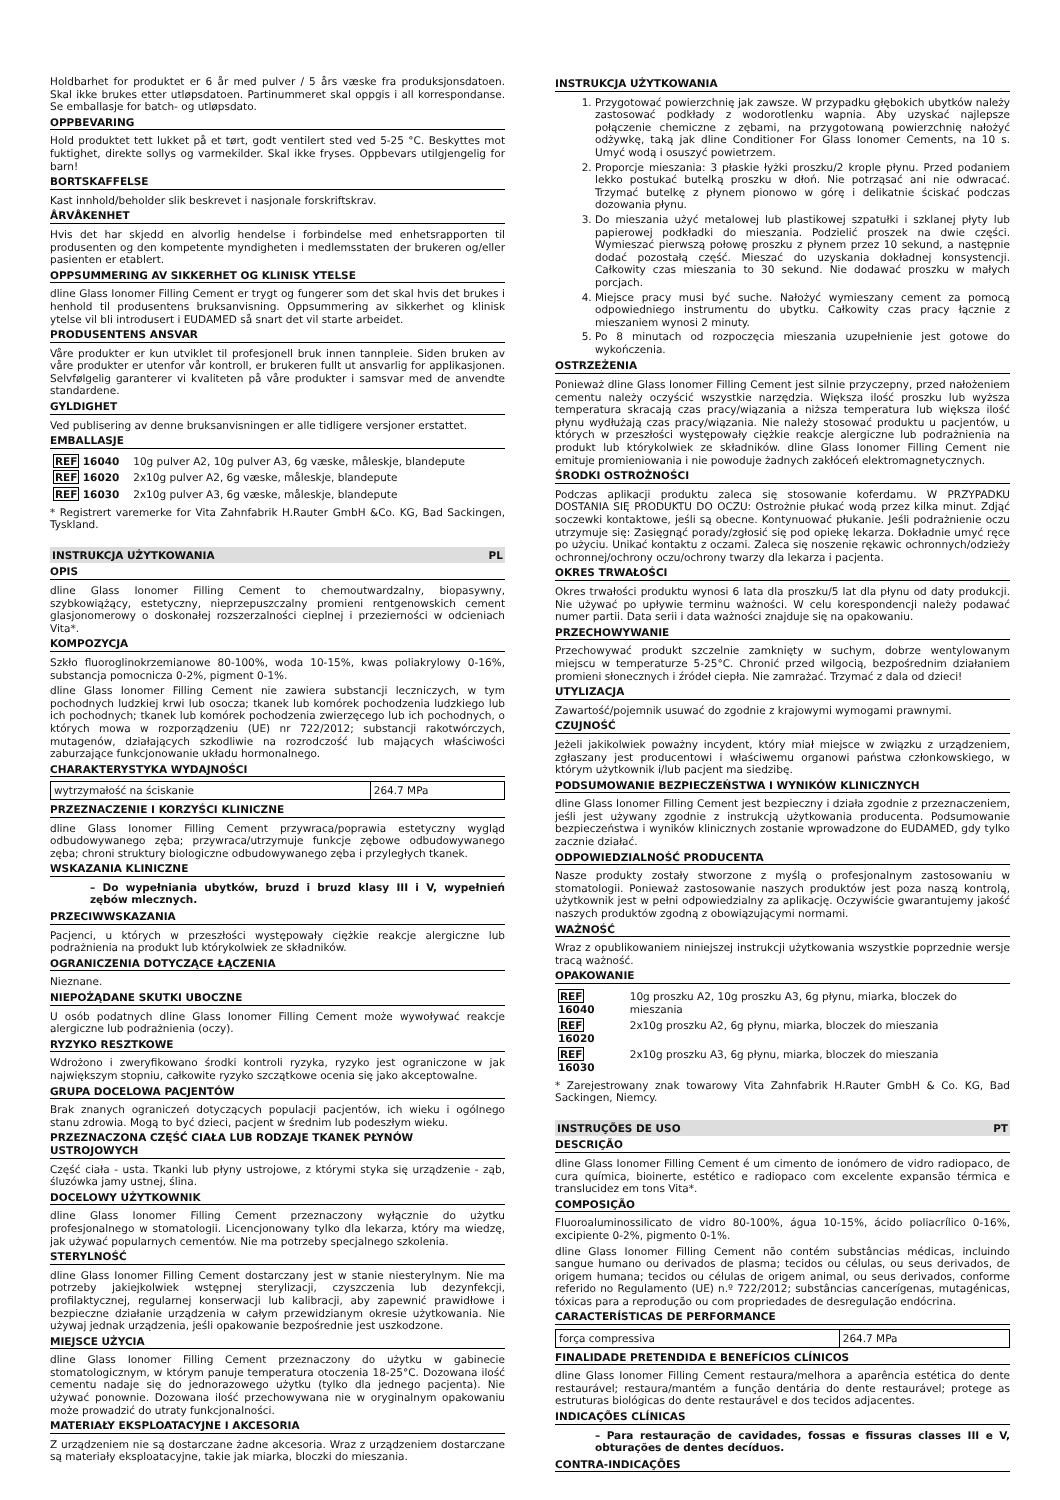Holdbarhet for produktet er 6 år med pulver / 5 års væske fra produksjonsdatoen. Skal ikke brukes etter utløpsdatoen. Partinummeret skal oppgis i all korrespondanse. Se emballasje for batch- og utløpsdato.
OPPBEVARING
Hold produktet tett lukket på et tørt, godt ventilert sted ved 5-25 °C. Beskyttes mot fuktighet, direkte sollys og varmekilder. Skal ikke fryses. Oppbevars utilgjengelig for barn!
BORTSKAFFELSE
Kast innhold/beholder slik beskrevet i nasjonale forskriftskrav.
ÅRVÅKENHET
Hvis det har skjedd en alvorlig hendelse i forbindelse med enhetsrapporten til produsenten og den kompetente myndigheten i medlemsstaten der brukeren og/eller pasienten er etablert.
OPPSUMMERING AV SIKKERHET OG KLINISK YTELSE
dline Glass Ionomer Filling Cement er trygt og fungerer som det skal hvis det brukes i henhold til produsentens bruksanvisning. Oppsummering av sikkerhet og klinisk ytelse vil bli introdusert i EUDAMED så snart det vil starte arbeidet.
PRODUSENTENS ANSVAR
Våre produkter er kun utviklet til profesjonell bruk innen tannpleie. Siden bruken av våre produkter er utenfor vår kontroll, er brukeren fullt ut ansvarlig for applikasjonen. Selvfølgelig garanterer vi kvaliteten på våre produkter i samsvar med de anvendte standardene.
GYLDIGHET
Ved publisering av denne bruksanvisningen er alle tidligere versjoner erstattet.
EMBALLASJE
| REF 16040 | 10g pulver A2, 10g pulver A3, 6g væske, måleskje, blandepute |
| REF 16020 | 2x10g pulver A2, 6g væske, måleskje, blandepute |
| REF 16030 | 2x10g pulver A3, 6g væske, måleskje, blandepute |
* Registrert varemerke for Vita Zahnfabrik H.Rauter GmbH &Co. KG, Bad Sackingen, Tyskland.
INSTRUKCJA UŻYTKOWANIA PL
OPIS
dline Glass Ionomer Filling Cement to chemoutwardzalny, biopasywny, szybkowiążący, estetyczny, nieprzepuszczalny promieni rentgenowskich cement glasjonomerowy o doskonałej rozszerzalności cieplnej i przezierności w odcieniach Vita*.
KOMPOZYCJA
Szkło fluoroglinokrzemianowe 80-100%, woda 10-15%, kwas poliakrylowy 0-16%, substancja pomocnicza 0-2%, pigment 0-1%.
dline Glass Ionomer Filling Cement nie zawiera substancji leczniczych, w tym pochodnych ludzkiej krwi lub osocza; tkanek lub komórek pochodzenia ludzkiego lub ich pochodnych; tkanek lub komórek pochodzenia zwierzęcego lub ich pochodnych, o których mowa w rozporządzeniu (UE) nr 722/2012; substancji rakotwórczych, mutagenów, działających szkodliwie na rozrodczość lub mających właściwości zaburzające funkcjonowanie układu hormonalnego.
CHARAKTERYSTYKA WYDAJNOŚCI
| wytrzymałość na ściskanie | 264.7 MPa |
PRZEZNACZENIE I KORZYŚCI KLINICZNE
dline Glass Ionomer Filling Cement przywraca/poprawia estetyczny wygląd odbudowywanego zęba; przywraca/utrzymuje funkcje zębowe odbudowywanego zęba; chroni struktury biologiczne odbudowywanego zęba i przyległych tkanek.
WSKAZANIA KLINICZNE
– Do wypełniania ubytków, bruzd i bruzd klasy III i V, wypełnień zębów mlecznych.
PRZECIWWSKAZANIA
Pacjenci, u których w przeszłości występowały ciężkie reakcje alergiczne lub podrażnienia na produkt lub którykolwiek ze składników.
OGRANICZENIA DOTYCZĄCE ŁĄCZENIA
Nieznane.
NIEPOŻĄDANE SKUTKI UBOCZNE
U osób podatnych dline Glass Ionomer Filling Cement może wywoływać reakcje alergiczne lub podrażnienia (oczy).
RYZYKO RESZTKOWE
Wdrożono i zweryfikowano środki kontroli ryzyka, ryzyko jest ograniczone w jak największym stopniu, całkowite ryzyko szczątkowe ocenia się jako akceptowalne.
GRUPA DOCELOWA PACJENTÓW
Brak znanych ograniczeń dotyczących populacji pacjentów, ich wieku i ogólnego stanu zdrowia. Mogą to być dzieci, pacjent w średnim lub podeszłym wieku.
PRZEZNACZONA CZĘŚĆ CIAŁA LUB RODZAJE TKANEK PŁYNÓW USTROJOWYCH
Część ciała - usta. Tkanki lub płyny ustrojowe, z którymi styka się urządzenie - ząb, śluzówka jamy ustnej, ślina.
DOCELOWY UŻYTKOWNIK
dline Glass Ionomer Filling Cement przeznaczony wyłącznie do użytku profesjonalnego w stomatologii. Licencjonowany tylko dla lekarza, który ma wiedzę, jak używać popularnych cementów. Nie ma potrzeby specjalnego szkolenia.
STERYLNOŚĆ
dline Glass Ionomer Filling Cement dostarczany jest w stanie niesterylnym. Nie ma potrzeby jakiejkolwiek wstępnej sterylizacji, czyszczenia lub dezynfekcji, profilaktycznej, regularnej konserwacji lub kalibracji, aby zapewnić prawidłowe i bezpieczne działanie urządzenia w całym przewidzianym okresie użytkowania. Nie używaj jednak urządzenia, jeśli opakowanie bezpośrednie jest uszkodzone.
MIEJSCE UŻYCIA
dline Glass Ionomer Filling Cement przeznaczony do użytku w gabinecie stomatologicznym, w którym panuje temperatura otoczenia 18-25°C. Dozowana ilość cementu nadaje się do jednorazowego użytku (tylko dla jednego pacjenta). Nie używać ponownie. Dozowana ilość przechowywana nie w oryginalnym opakowaniu może prowadzić do utraty funkcjonalności.
MATERIAŁY EKSPLOATACYJNE I AKCESORIA
Z urządzeniem nie są dostarczane żadne akcesoria. Wraz z urządzeniem dostarczane są materiały eksploatacyjne, takie jak miarka, bloczki do mieszania.
INSTRUKCJA UŻYTKOWANIA
1. Przygotować powierzchnię jak zawsze. W przypadku głębokich ubytków należy zastosować podkłady z wodorotlenku wapnia. Aby uzyskać najlepsze połączenie chemiczne z zębami, na przygotowaną powierzchnię nałożyć odżywkę, taką jak dline Conditioner For Glass Ionomer Cements, na 10 s. Umyć wodą i osuszyć powietrzem.
2. Proporcje mieszania: 3 płaskie łyżki proszku/2 krople płynu. Przed podaniem lekko postukać butelką proszku w dłoń. Nie potrząsać ani nie odwracać. Trzymać butelkę z płynem pionowo w górę i delikatnie ściskać podczas dozowania płynu.
3. Do mieszania użyć metalowej lub plastikowej szpatułki i szklanej płyty lub papierowej podkładki do mieszania. Podzielić proszek na dwie części. Wymieszać pierwszą połowę proszku z płynem przez 10 sekund, a następnie dodać pozostałą część. Mieszać do uzyskania dokładnej konsystencji. Całkowity czas mieszania to 30 sekund. Nie dodawać proszku w małych porcjach.
4. Miejsce pracy musi być suche. Nałożyć wymieszany cement za pomocą odpowiedniego instrumentu do ubytku. Całkowity czas pracy łącznie z mieszaniem wynosi 2 minuty.
5. Po 8 minutach od rozpoczęcia mieszania uzupełnienie jest gotowe do wykończenia.
OSTRZEŻENIA
Ponieważ dline Glass Ionomer Filling Cement jest silnie przyczepny, przed nałożeniem cementu należy oczyścić wszystkie narzędzia. Większa ilość proszku lub wyższa temperatura skracają czas pracy/wiązania a niższa temperatura lub większa ilość płynu wydłużają czas pracy/wiązania. Nie należy stosować produktu u pacjentów, u których w przeszłości występowały ciężkie reakcje alergiczne lub podrażnienia na produkt lub którykolwiek ze składników. dline Glass Ionomer Filling Cement nie emituje promieniowania i nie powoduje żadnych zakłóceń elektromagnetycznych.
ŚRODKI OSTROŻNOŚCI
Podczas aplikacji produktu zaleca się stosowanie koferdamu. W PRZYPADKU DOSTANIA SIĘ PRODUKTU DO OCZU: Ostrożnie płukać wodą przez kilka minut. Zdjąć soczewki kontaktowe, jeśli są obecne. Kontynuować płukanie. Jeśli podrażnienie oczu utrzymuje się: Zasięgnąć porady/zgłosić się pod opiekę lekarza. Dokładnie umyć ręce po użyciu. Unikać kontaktu z oczami. Zaleca się noszenie rękawic ochronnych/odzieży ochronnej/ochrony oczu/ochrony twarzy dla lekarza i pacjenta.
OKRES TRWAŁOŚCI
Okres trwałości produktu wynosi 6 lata dla proszku/5 lat dla płynu od daty produkcji. Nie używać po upływie terminu ważności. W celu korespondencji należy podawać numer partii. Data serii i data ważności znajduje się na opakowaniu.
PRZECHOWYWANIE
Przechowywać produkt szczelnie zamknięty w suchym, dobrze wentylowanym miejscu w temperaturze 5-25°C. Chronić przed wilgocią, bezpośrednim działaniem promieni słonecznych i źródeł ciepła. Nie zamrażać. Trzymać z dala od dzieci!
UTYLIZACJA
Zawartość/pojemnik usuwać do zgodnie z krajowymi wymogami prawnymi.
CZUJNOŚĆ
Jeżeli jakikolwiek poważny incydent, który miał miejsce w związku z urządzeniem, zgłaszany jest producentowi i właściwemu organowi państwa członkowskiego, w którym użytkownik i/lub pacjent ma siedzibę.
PODSUMOWANIE BEZPIECZEŃSTWA I WYNIKÓW KLINICZNYCH
dline Glass Ionomer Filling Cement jest bezpieczny i działa zgodnie z przeznaczeniem, jeśli jest używany zgodnie z instrukcją użytkowania producenta. Podsumowanie bezpieczeństwa i wyników klinicznych zostanie wprowadzone do EUDAMED, gdy tylko zacznie działać.
ODPOWIEDZIALNOŚĆ PRODUCENTA
Nasze produkty zostały stworzone z myślą o profesjonalnym zastosowaniu w stomatologii. Ponieważ zastosowanie naszych produktów jest poza naszą kontrolą, użytkownik jest w pełni odpowiedzialny za aplikację. Oczywiście gwarantujemy jakość naszych produktów zgodną z obowiązującymi normami.
WAŻNOŚĆ
Wraz z opublikowaniem niniejszej instrukcji użytkowania wszystkie poprzednie wersje tracą ważność.
OPAKOWANIE
| REF 16040 | 10g proszku A2, 10g proszku A3, 6g płynu, miarka, bloczek do mieszania |
| REF 16020 | 2x10g proszku A2, 6g płynu, miarka, bloczek do mieszania |
| REF 16030 | 2x10g proszku A3, 6g płynu, miarka, bloczek do mieszania |
* Zarejestrowany znak towarowy Vita Zahnfabrik H.Rauter GmbH & Co. KG, Bad Sackingen, Niemcy.
INSTRUÇÕES DE USO PT
DESCRIÇÃO
dline Glass Ionomer Filling Cement é um cimento de ionómero de vidro radiopaco, de cura química, bioinerte, estético e radiopaco com excelente expansão térmica e translucidez em tons Vita*.
COMPOSIÇÃO
Fluoroaluminossilicato de vidro 80-100%, água 10-15%, ácido poliacrílico 0-16%, excipiente 0-2%, pigmento 0-1%.
dline Glass Ionomer Filling Cement não contém substâncias médicas, incluindo sangue humano ou derivados de plasma; tecidos ou células, ou seus derivados, de origem humana; tecidos ou células de origem animal, ou seus derivados, conforme referido no Regulamento (UE) n.º 722/2012; substâncias cancerígenas, mutagénicas, tóxicas para a reprodução ou com propriedades de desregulação endócrina.
CARACTERÍSTICAS DE PERFORMANCE
| força compressiva | 264.7 MPa |
FINALIDADE PRETENDIDA E BENEFÍCIOS CLÍNICOS
dline Glass Ionomer Filling Cement restaura/melhora a aparência estética do dente restaurável; restaura/mantém a função dentária do dente restaurável; protege as estruturas biológicas do dente restaurável e dos tecidos adjacentes.
INDICAÇÕES CLÍNICAS
– Para restauração de cavidades, fossas e fissuras classes III e V, obturações de dentes decíduos.
CONTRA-INDICAÇÕES